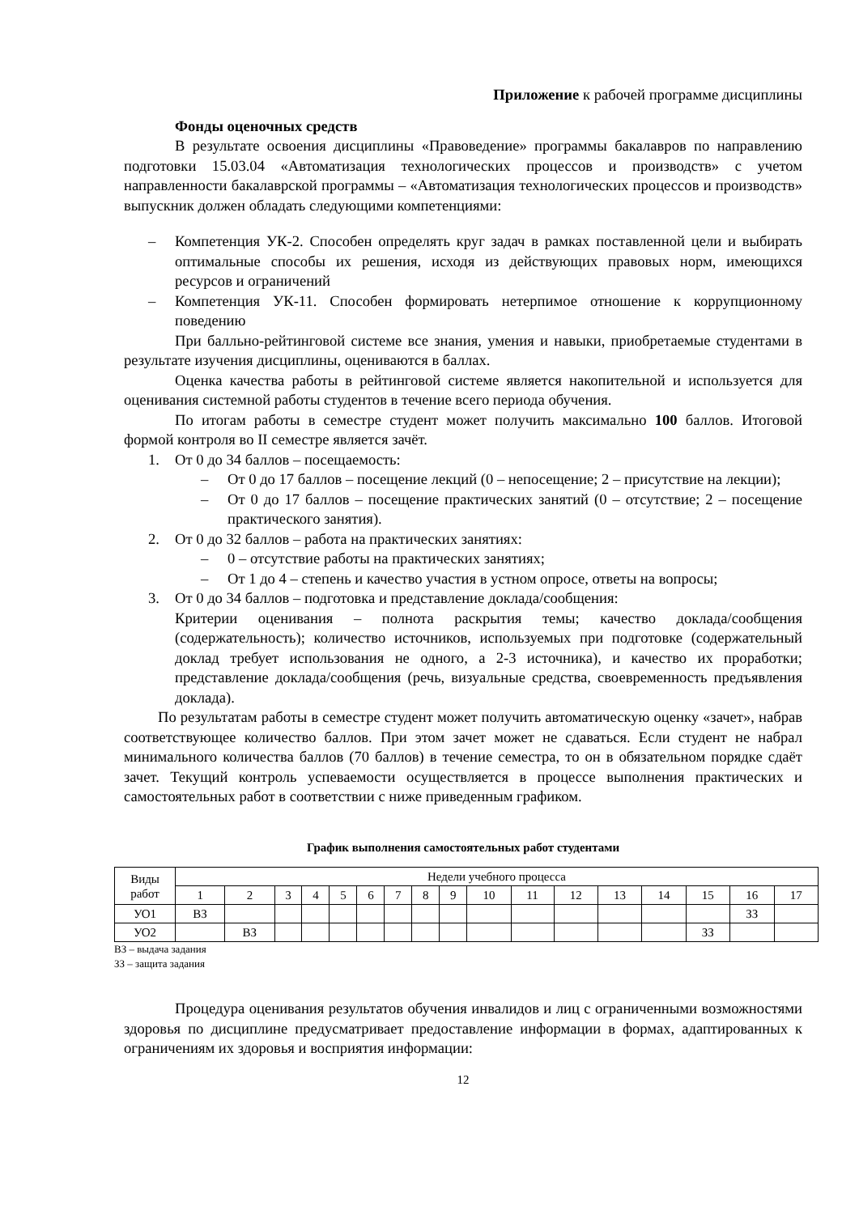Приложение к рабочей программе дисциплины
Фонды оценочных средств
В результате освоения дисциплины «Правоведение» программы бакалавров по направлению подготовки 15.03.04 «Автоматизация технологических процессов и производств» с учетом направленности бакалаврской программы – «Автоматизация технологических процессов и производств» выпускник должен обладать следующими компетенциями:
– Компетенция УК-2. Способен определять круг задач в рамках поставленной цели и выбирать оптимальные способы их решения, исходя из действующих правовых норм, имеющихся ресурсов и ограничений
– Компетенция УК-11. Способен формировать нетерпимое отношение к коррупционному поведению
При балльно-рейтинговой системе все знания, умения и навыки, приобретаемые студентами в результате изучения дисциплины, оцениваются в баллах.
Оценка качества работы в рейтинговой системе является накопительной и используется для оценивания системной работы студентов в течение всего периода обучения.
По итогам работы в семестре студент может получить максимально 100 баллов. Итоговой формой контроля во II семестре является зачёт.
1. От 0 до 34 баллов – посещаемость:
– От 0 до 17 баллов – посещение лекций (0 – непосещение; 2 – присутствие на лекции);
– От 0 до 17 баллов – посещение практических занятий (0 – отсутствие; 2 – посещение практического занятия).
2. От 0 до 32 баллов – работа на практических занятиях:
– 0 – отсутствие работы на практических занятиях;
– От 1 до 4 – степень и качество участия в устном опросе, ответы на вопросы;
3. От 0 до 34 баллов – подготовка и представление доклада/сообщения:
Критерии оценивания – полнота раскрытия темы; качество доклада/сообщения (содержательность); количество источников, используемых при подготовке (содержательный доклад требует использования не одного, а 2-3 источника), и качество их проработки; представление доклада/сообщения (речь, визуальные средства, своевременность предъявления доклада).
По результатам работы в семестре студент может получить автоматическую оценку «зачет», набрав соответствующее количество баллов. При этом зачет может не сдаваться. Если студент не набрал минимального количества баллов (70 баллов) в течение семестра, то он в обязательном порядке сдаёт зачет. Текущий контроль успеваемости осуществляется в процессе выполнения практических и самостоятельных работ в соответствии с ниже приведенным графиком.
График выполнения самостоятельных работ студентами
| Виды работ | Недели учебного процесса | | | | | | | | | | | | | | | | |
| | 1 | 2 | 3 | 4 | 5 | 6 | 7 | 8 | 9 | 10 | 11 | 12 | 13 | 14 | 15 | 16 | 17 |
| УО1 | ВЗ | | | | | | | | | | | | | | | ЗЗ | |
| УО2 | | ВЗ | | | | | | | | | | | | | ЗЗ | | |
ВЗ – выдача задания
ЗЗ – защита задания
Процедура оценивания результатов обучения инвалидов и лиц с ограниченными возможностями здоровья по дисциплине предусматривает предоставление информации в формах, адаптированных к ограничениям их здоровья и восприятия информации:
12